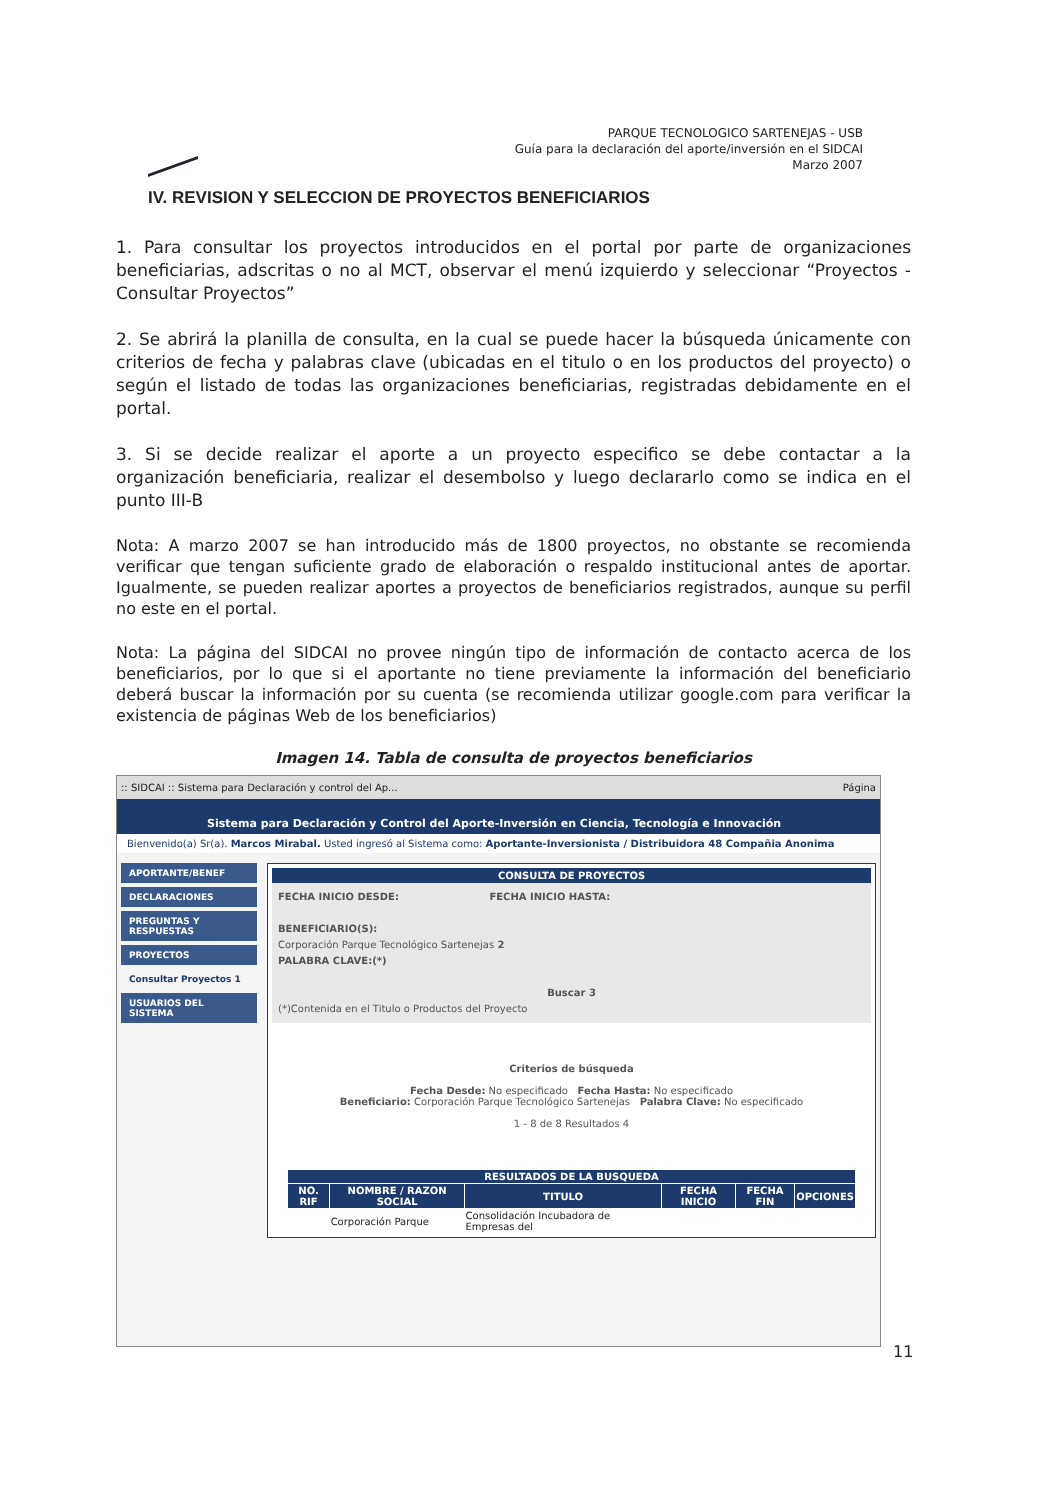PARQUE TECNOLOGICO SARTENEJAS - USB
Guía para la declaración del aporte/inversión en el SIDCAI
Marzo 2007
IV. REVISION Y SELECCION DE PROYECTOS BENEFICIARIOS
1. Para consultar los proyectos introducidos en el portal por parte de organizaciones beneficiarias, adscritas o no al MCT, observar el menú izquierdo y seleccionar “Proyectos - Consultar Proyectos”
2. Se abrirá la planilla de consulta, en la cual se puede hacer la búsqueda únicamente con criterios de fecha y palabras clave (ubicadas en el titulo o en los productos del proyecto) o según el listado de todas las organizaciones beneficiarias, registradas debidamente en el portal.
3. Si se decide realizar el aporte a un proyecto especifico se debe contactar a la organización beneficiaria, realizar el desembolso y luego declararlo como se indica en el punto III-B
Nota: A marzo 2007 se han introducido más de 1800 proyectos, no obstante se recomienda verificar que tengan suficiente grado de elaboración o respaldo institucional antes de aportar. Igualmente, se pueden realizar aportes a proyectos de beneficiarios registrados, aunque su perfil no este en el portal.
Nota: La página del SIDCAI no provee ningún tipo de información de contacto acerca de los beneficiarios, por lo que si el aportante no tiene previamente la información del beneficiario deberá buscar la información por su cuenta (se recomienda utilizar google.com para verificar la existencia de páginas Web de los beneficiarios)
Imagen 14. Tabla de consulta de proyectos beneficiarios
:: SIDCAI :: Sistema para Declaración y control del Ap... Página
Sistema para Declaración y Control del Aporte-Inversión en Ciencia, Tecnología e Innovación
Bienvenido(a) Sr(a). Marcos Mirabal. Usted ingresó al Sistema como: Aportante-Inversionista / Distribuidora 48 Compañia Anonima
APORTANTE/BENEF
DECLARACIONES
PREGUNTAS Y RESPUESTAS
PROYECTOS
Consultar Proyectos 1
USUARIOS DEL SISTEMA
CONSULTA DE PROYECTOS
FECHA INICIO DESDE: FECHA INICIO HASTA:
BENEFICIARIO(S):
Corporación Parque Tecnológico Sartenejas 2
PALABRA CLAVE:(*)
Buscar 3(*)Contenida en el Titulo o Productos del Proyecto
Criterios de búsqueda
Fecha Desde: No especificado Fecha Hasta: No especificado
Beneficiario: Corporación Parque Tecnológico Sartenejas Palabra Clave: No especificado
1 - 8 de 8 Resultados 4
| RESULTADOS DE LA BUSQUEDA | | | | | |
| --- | --- | --- | --- | --- | --- |
| NO. RIF | NOMBRE / RAZON SOCIAL | TITULO | FECHA INICIO | FECHA FIN | OPCIONES |
| | Corporación Parque | Consolidación Incubadora de Empresas del | | | |
11